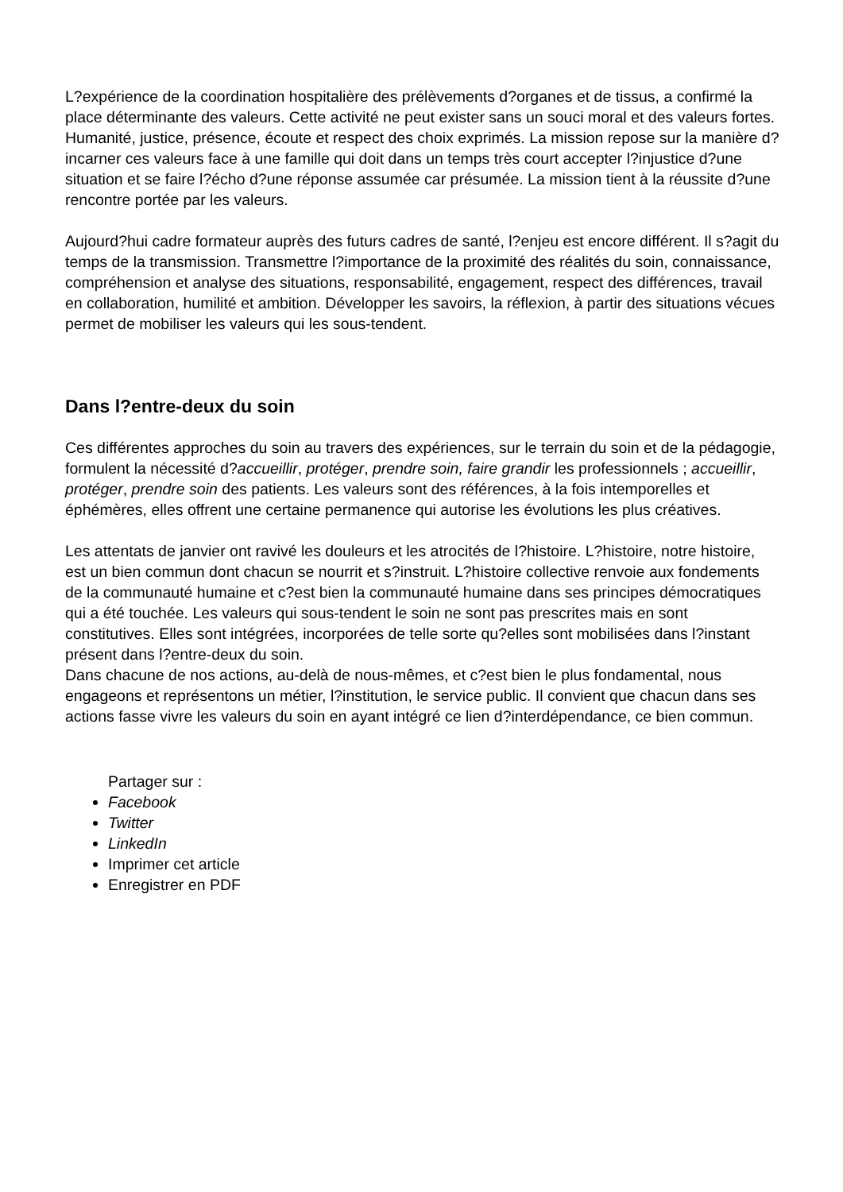L?expérience de la coordination hospitalière des prélèvements d?organes et de tissus, a confirmé la place déterminante des valeurs. Cette activité ne peut exister sans un souci moral et des valeurs fortes. Humanité, justice, présence, écoute et respect des choix exprimés. La mission repose sur la manière d?incarner ces valeurs face à une famille qui doit dans un temps très court accepter l?injustice d?une situation et se faire l?écho d?une réponse assumée car présumée. La mission tient à la réussite d?une rencontre portée par les valeurs.
Aujourd?hui cadre formateur auprès des futurs cadres de santé, l?enjeu est encore différent. Il s?agit du temps de la transmission. Transmettre l?importance de la proximité des réalités du soin, connaissance, compréhension et analyse des situations, responsabilité, engagement, respect des différences, travail en collaboration, humilité et ambition. Développer les savoirs, la réflexion, à partir des situations vécues permet de mobiliser les valeurs qui les sous-tendent.
Dans l?entre-deux du soin
Ces différentes approches du soin au travers des expériences, sur le terrain du soin et de la pédagogie, formulent la nécessité d?accueillir, protéger, prendre soin, faire grandir les professionnels ; accueillir, protéger, prendre soin des patients. Les valeurs sont des références, à la fois intemporelles et éphémères, elles offrent une certaine permanence qui autorise les évolutions les plus créatives.
Les attentats de janvier ont ravivé les douleurs et les atrocités de l?histoire. L?histoire, notre histoire, est un bien commun dont chacun se nourrit et s?instruit. L?histoire collective renvoie aux fondements de la communauté humaine et c?est bien la communauté humaine dans ses principes démocratiques qui a été touchée. Les valeurs qui sous-tendent le soin ne sont pas prescrites mais en sont constitutives. Elles sont intégrées, incorporées de telle sorte qu?elles sont mobilisées dans l?instant présent dans l?entre-deux du soin.
Dans chacune de nos actions, au-delà de nous-mêmes, et c?est bien le plus fondamental, nous engageons et représentons un métier, l?institution, le service public. Il convient que chacun dans ses actions fasse vivre les valeurs du soin en ayant intégré ce lien d?interdépendance, ce bien commun.
Partager sur :
Facebook
Twitter
LinkedIn
Imprimer cet article
Enregistrer en PDF